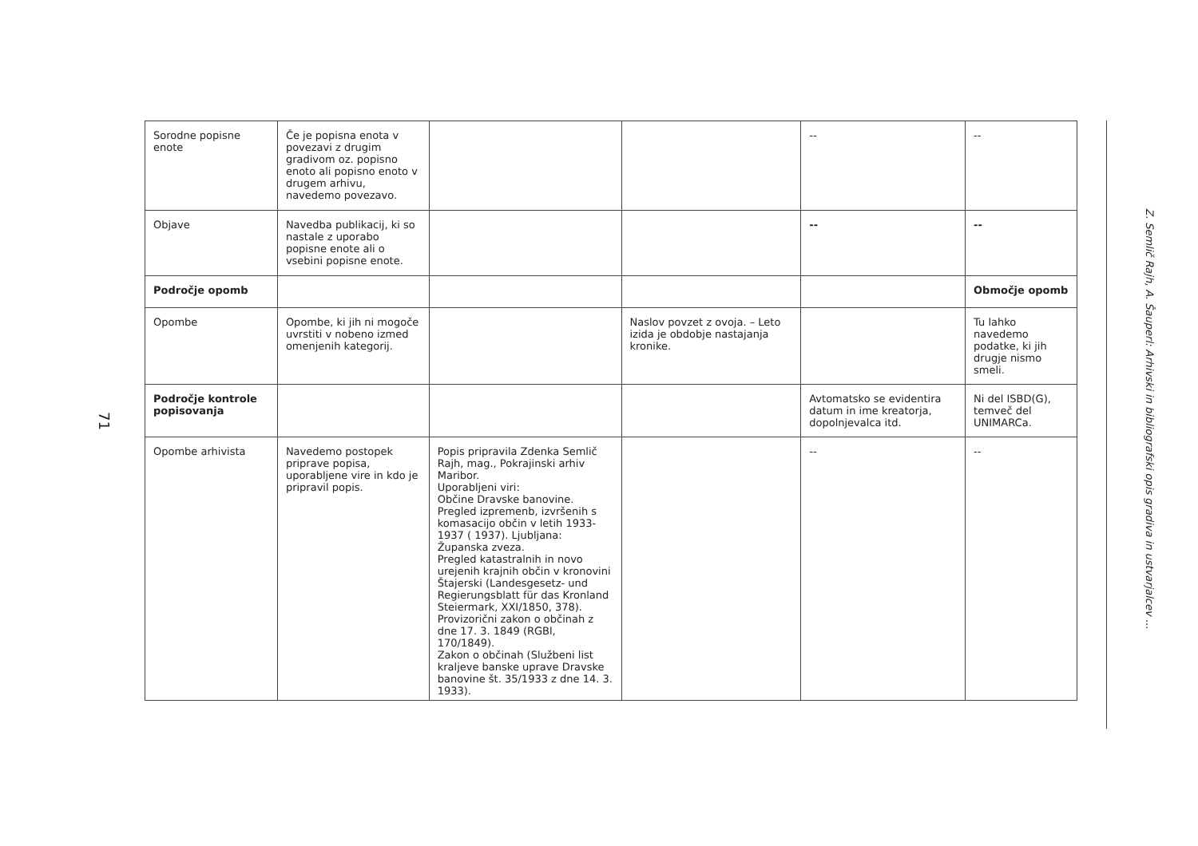71
| Sorodne popisne enote | Če je popisna enota v povezavi z drugim gradivom oz. popisno enoto ali popisno enoto v drugem arhivu, navedemo povezavo. | | | -- | -- |
| Objave | Navedba publikacij, ki so nastale z uporabo popisne enote ali o vsebini popisne enote. | | | -- | -- |
| Področje opomb | | | | | Območje opomb |
| Opombe | Opombe, ki jih ni mogoče uvrstiti v nobeno izmed omenjenih kategorij. | | Naslov povzet z ovoja. – Leto izida je obdobje nastajanja kronike. | | Tu lahko navedemo podatke, ki jih drugje nismo smeli. |
| Področje kontrole popisovanja | | | | Avtomatsko se evidentira datum in ime kreatorja, dopolnjevalca itd. | Ni del ISBD(G), temveč del UNIMARCa. |
| Opombe arhivista | Navedemo postopek priprave popisa, uporabljene vire in kdo je pripravil popis. | Popis pripravila Zdenka Semlič Rajh, mag., Pokrajinski arhiv Maribor. Uporabljeni viri: Občine Dravske banovine. Pregled izpremenb, izvršenih s komasacijo občin v letih 1933-1937 ( 1937). Ljubljana: Županska zveza. Pregled katastralnih in novo urejenih krajnih občin v kronovini Štajerski (Landesgesetz- und Regierungsblatt für das Kronland Steiermark, XXI/1850, 378). Provizorični zakon o občinah z dne 17. 3. 1849 (RGBl, 170/1849). Zakon o občinah (Službeni list kraljeve banske uprave Dravske banovine št. 35/1933 z dne 14. 3. 1933). | | -- | -- |
Z. Semlič Rajh, A. Šauperl: Arhivski in bibliografski opis gradiva in ustvarjalcev ...